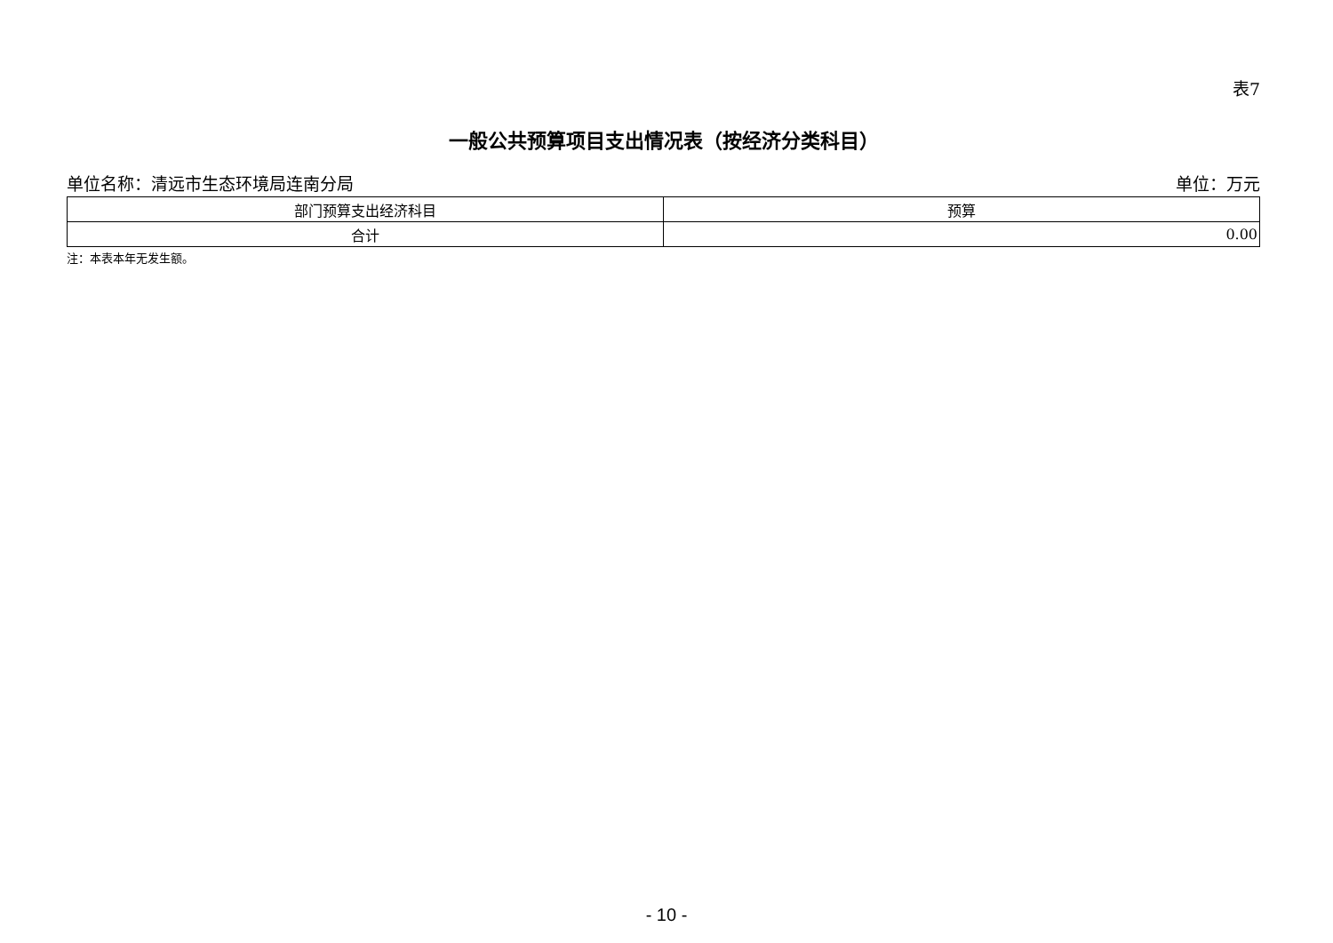表7
一般公共预算项目支出情况表（按经济分类科目）
单位名称：清远市生态环境局连南分局 单位：万元
| 部门预算支出经济科目 | 预算 |
| --- | --- |
| 合计 | 0.00 |
注：本表本年无发生额。
- 10 -